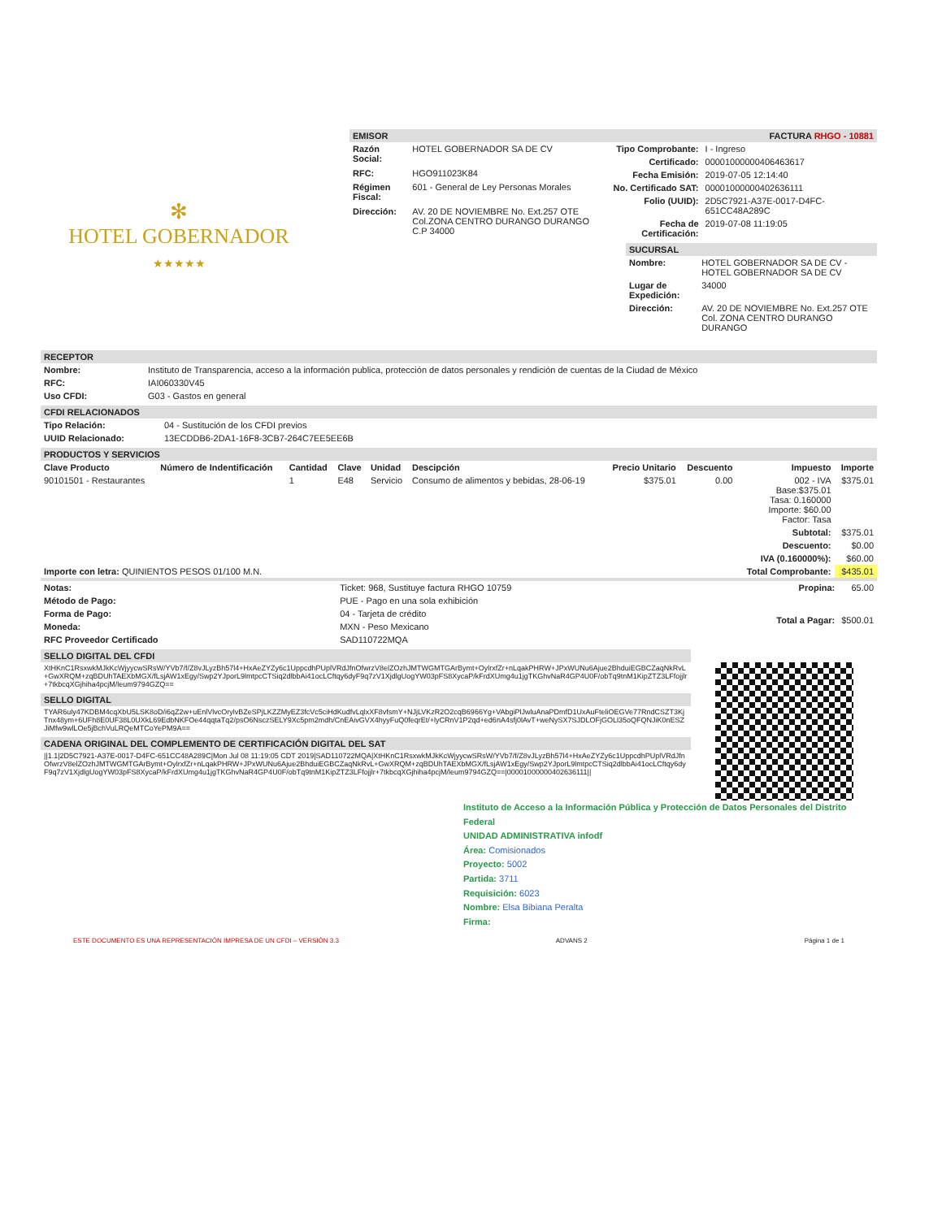✻
HOTEL GOBERNADOR
★★★★★
EMISOR FACTURA RHGO - 10881
| Razón Social: | HOTEL GOBERNADOR SA DE CV |
| RFC: | HGO911023K84 |
| Régimen Fiscal: | 601 - General de Ley Personas Morales |
| Dirección: | AV. 20 DE NOVIEMBRE No. Ext.257 OTE Col.ZONA CENTRO DURANGO DURANGO C.P 34000 |
| Tipo Comprobante: | I - Ingreso |
| Certificado: | 00001000000406463617 |
| Fecha Emisión: | 2019-07-05 12:14:40 |
| No. Certificado SAT: | 00001000000402636111 |
| Folio (UUID): | 2D5C7921-A37E-0017-D4FC-651CC48A289C |
| Fecha de Certificación: | 2019-07-08 11:19:05 |
SUCURSAL
| Nombre: | HOTEL GOBERNADOR SA DE CV - HOTEL GOBERNADOR SA DE CV |
| Lugar de Expedición: | 34000 |
| Dirección: | AV. 20 DE NOVIEMBRE No. Ext.257 OTE Col. ZONA CENTRO DURANGO DURANGO |
RECEPTOR
| Nombre: | Instituto de Transparencia, acceso a la información publica, protección de datos personales y rendición de cuentas de la Ciudad de México |
| RFC: | IAI060330V45 |
| Uso CFDI: | G03 - Gastos en general |
CFDI RELACIONADOS
| Tipo Relación: | 04 - Sustitución de los CFDI previos |
| UUID Relacionado: | 13ECDDB6-2DA1-16F8-3CB7-264C7EE5EE6B |
PRODUCTOS Y SERVICIOS
| Clave Producto | Número de Indentificación | Cantidad | Clave | Unidad | Descipción | Precio Unitario | Descuento | Impuesto | Importe |
| --- | --- | --- | --- | --- | --- | --- | --- | --- | --- |
| 90101501 - Restaurantes | | 1 | E48 | Servicio | Consumo de alimentos y bebidas, 28-06-19 | $375.01 | 0.00 | 002 - IVA Base:$375.01 Tasa: 0.160000 Importe: $60.00 Factor: Tasa | $375.01 |
| | | | | | | | | Subtotal: | $375.01 |
| | | | | | | | | Descuento: | $0.00 |
| | | | | | | | | IVA (0.160000%): | $60.00 |
| Importe con letra: QUINIENTOS PESOS 01/100 M.N. | | | | | | | | Total Comprobante: | $435.01 |
| Notas: | Ticket: 968, Sustituye factura RHGO 10759 |
| Método de Pago: | PUE - Pago en una sola exhibición |
| Forma de Pago: | 04 - Tarjeta de crédito |
| Moneda: | MXN - Peso Mexicano |
| RFC Proveedor Certificado | SAD110722MQA |
| Propina: | 65.00 |
| Total a Pagar: | $500.01 |
SELLO DIGITAL DEL CFDI
XtHKnC1RsxwkMJkKcWjyycwSRsW/YVb7/f/Z8vJLyzBh57l4+HxAeZYZy6c1UppcdhPUplVRdJfnOfwrzV8elZOzhJMTWGMTGArBymt+OylrxfZr+nLqakPHRW+JPxWUNu6Ajue2BhduiEGBCZaqNkRvL+GwXRQM+zqBDUhTAEXbMGX/fLsjAW1xEgy/Swp2YJporL9lmtpcCTSiq2dlbbAi41ocLCftqy6dyF9q7zV1XjdlgUogYW03pFS8XycaP/kFrdXUmg4u1jgTKGhvNaR4GP4U0F/obTq9tnM1KipZTZ3LFfojjlr+7tkbcqXGjhiha4pcjM/leum9794GZQ==
SELLO DIGITAL
TYAR6uly47KDBM4cqXbU5LSK8oD/i6qZ2w+uEnlVlvcOrylvBZeSPjLKZZMyEZ3fcVc5ciHdKudfvLqlxXF8vfsmY+NJjLVKzR2O2cqB6966Yg+VAbgiPlJwluAnaPDmfD1UxAuFteliOEGVe77RndCSZT3KjTnx48ym+6UFh8E0UF38L0UXkL69EdbNKFOe44qqtaTq2/psO6NsczSELY9Xc5pm2mdh/CnEAivGVX4hyyFuQ0feqrEt/+lyCRnV1P2qd+ed6nA4sfj0lAvT+weNySX7SJDLOFjGOLl35oQFQNJiK0nESZJiMfw9wlLOe5jBchVuLRQeMTCoYePM9A==
CADENA ORIGINAL DEL COMPLEMENTO DE CERTIFICACIÓN DIGITAL DEL SAT
||1.1|2D5C7921-A37E-0017-D4FC-651CC48A289C|Mon Jul 08 11:19:05 CDT 2019|SAD110722MQA|XtHKnC1RsxwkMJkKcWjyycwSRsW/YVb7/f/Z8vJLyzBh57l4+HxAeZYZy6c1UppcdhPUplVRdJfnOfwrzV8elZOzhJMTWGMTGArBymt+OylrxfZr+nLqakPHRW+JPxWUNu6Ajue2BhduiEGBCZaqNkRvL+GwXRQM+zqBDUhTAEXbMGX/fLsjAW1xEgy/Swp2YJporL9lmtpcCTSiq2dlbbAi41ocLCftqy6dyF9q7zV1XjdlgUogYW03pFS8XycaP/kFrdXUmg4u1jgTKGhvNaR4GP4U0F/obTq9tnM1KipZTZ3LFfojjlr+7tkbcqXGjhiha4pcjM/leum9794GZQ==|00001000000402636111||
Instituto de Acceso a la Información Pública y Protección de Datos Personales del Distrito Federal
UNIDAD ADMINISTRATIVA infodf
Área: Comisionados
Proyecto: 5002
Partida: 3711
Requisición: 6023
Nombre: Elsa Bibiana Peralta
Firma:
ESTE DOCUMENTO ES UNA REPRESENTACIÓN IMPRESA DE UN CFDI – VERSIÓN 3.3 ADVANS 2 Página 1 de 1